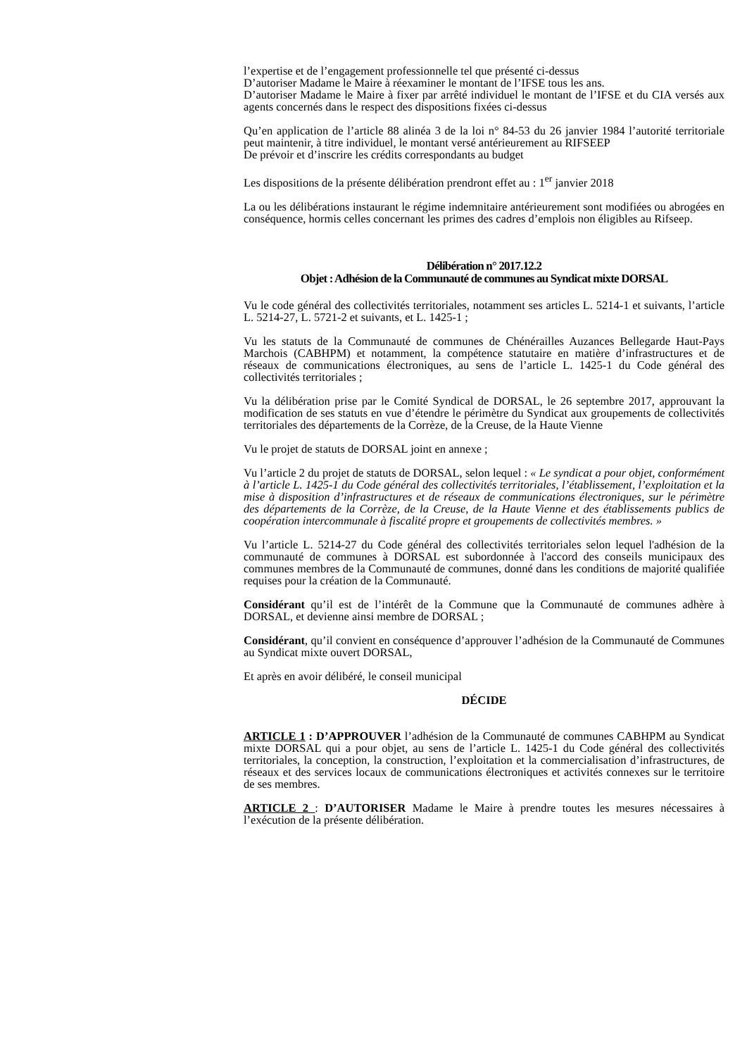l’expertise et de l’engagement professionnelle tel que présenté ci-dessus
D’autoriser Madame le Maire à réexaminer le montant de l’IFSE tous les ans.
D’autoriser Madame le Maire à fixer par arrêté individuel le montant de l’IFSE et du CIA versés aux agents concernés dans le respect des dispositions fixées ci-dessus
Qu’en application de l’article 88 alinéa 3 de la loi n° 84-53 du 26 janvier 1984 l’autorité territoriale peut maintenir, à titre individuel, le montant versé antérieurement au RIFSEEP
De prévoir et d’inscrire les crédits correspondants au budget
Les dispositions de la présente délibération prendront effet au : 1<sup>er</sup> janvier 2018
La ou les délibérations instaurant le régime indemnitaire antérieurement sont modifiées ou abrogées en conséquence, hormis celles concernant les primes des cadres d’emplois non éligibles au Rifseep.
Délibération n° 2017.12.2
Objet : Adhésion de la Communauté de communes au Syndicat mixte DORSAL
Vu le code général des collectivités territoriales, notamment ses articles L. 5214-1 et suivants, l’article L. 5214-27, L. 5721-2 et suivants, et L. 1425-1 ;
Vu les statuts de la Communauté de communes de Chénérailles Auzances Bellegarde Haut-Pays Marchois (CABHPM) et notamment, la compétence statutaire en matière d’infrastructures et de réseaux de communications électroniques, au sens de l’article L. 1425-1 du Code général des collectivités territoriales ;
Vu la délibération prise par le Comité Syndical de DORSAL, le 26 septembre 2017, approuvant la modification de ses statuts en vue d’étendre le périmètre du Syndicat aux groupements de collectivités territoriales des départements de la Corrèze, de la Creuse, de la Haute Vienne
Vu le projet de statuts de DORSAL joint en annexe ;
Vu l’article 2 du projet de statuts de DORSAL, selon lequel : « Le syndicat a pour objet, conformément à l’article L. 1425-1 du Code général des collectivités territoriales, l’établissement, l’exploitation et la mise à disposition d’infrastructures et de réseaux de communications électroniques, sur le périmètre des départements de la Corrèze, de la Creuse, de la Haute Vienne et des établissements publics de coopération intercommunale à fiscalité propre et groupements de collectivités membres. »
Vu l’article L. 5214-27 du Code général des collectivités territoriales selon lequel l'adhésion de la communauté de communes à DORSAL est subordonnée à l'accord des conseils municipaux des communes membres de la Communauté de communes, donné dans les conditions de majorité qualifiée requises pour la création de la Communauté.
Considérant qu’il est de l’intérêt de la Commune que la Communauté de communes adhère à DORSAL, et devienne ainsi membre de DORSAL ;
Considérant, qu’il convient en conséquence d’approuver l’adhésion de la Communauté de Communes au Syndicat mixte ouvert DORSAL,
Et après en avoir délibéré, le conseil municipal
DÉCIDE
ARTICLE 1 : D’APPROUVER l’adhésion de la Communauté de communes CABHPM au Syndicat mixte DORSAL qui a pour objet, au sens de l’article L. 1425-1 du Code général des collectivités territoriales, la conception, la construction, l’exploitation et la commercialisation d’infrastructures, de réseaux et des services locaux de communications électroniques et activités connexes sur le territoire de ses membres.
ARTICLE 2 : D’AUTORISER Madame le Maire à prendre toutes les mesures nécessaires à l’exécution de la présente délibération.